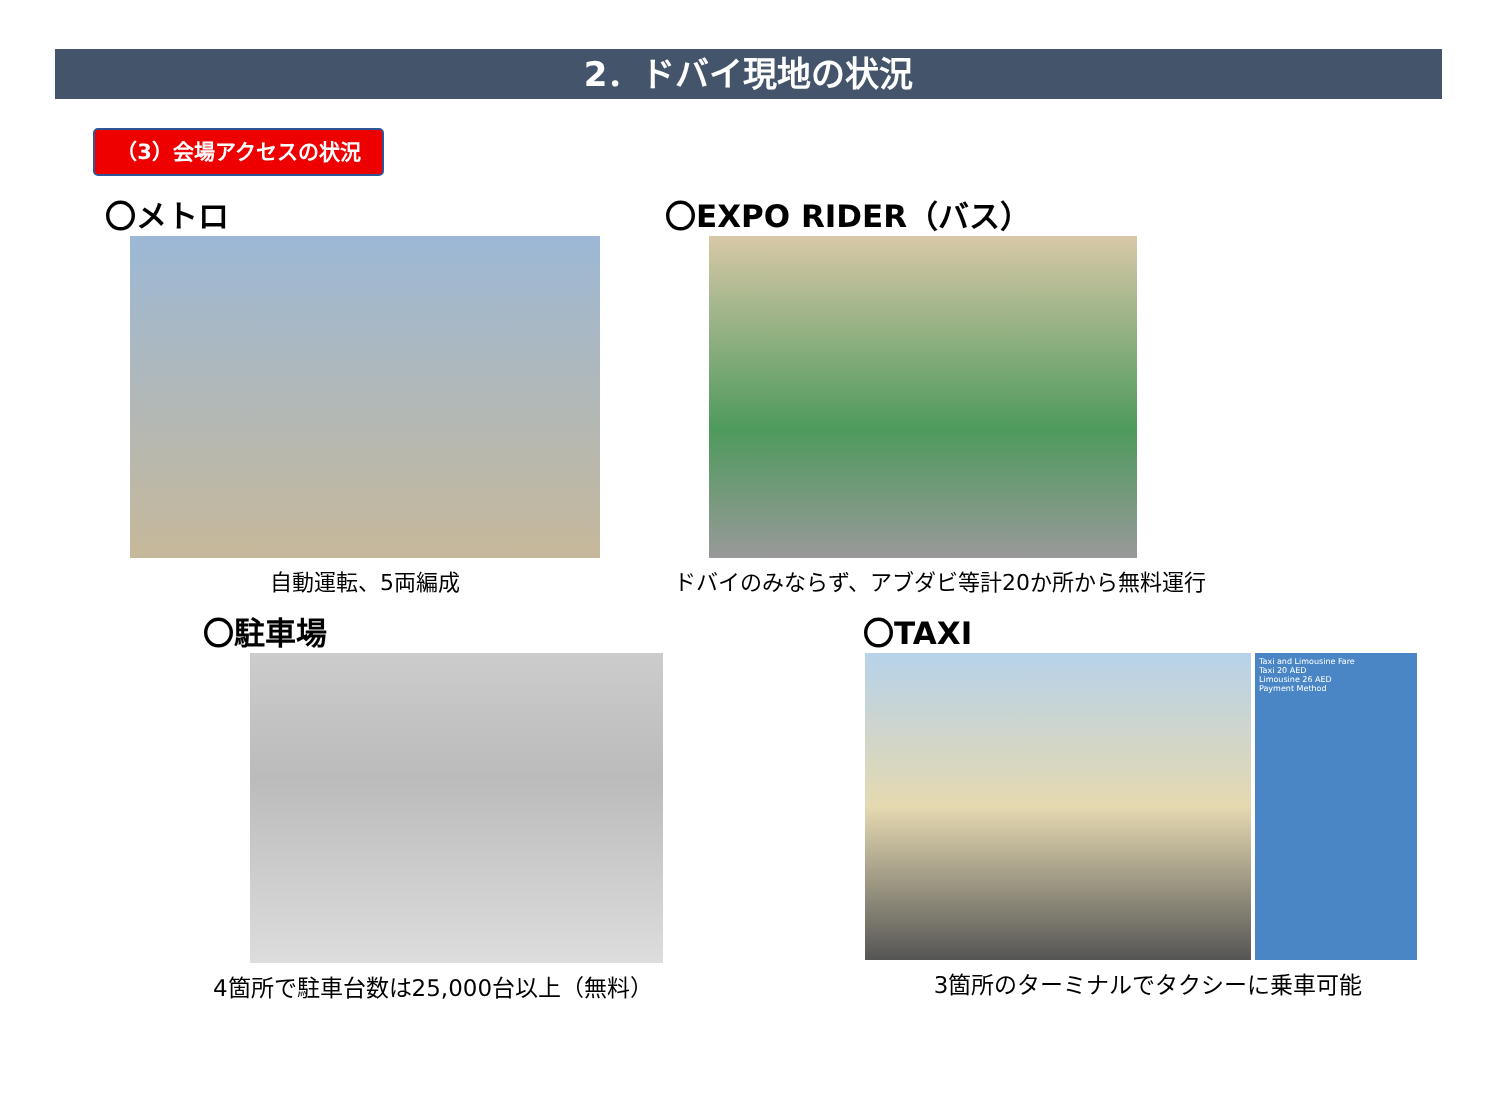2．ドバイ現地の状況
（3）会場アクセスの状況
〇メトロ
自動運転、5両編成
〇EXPO RIDER（バス）
ドバイのみならず、アブダビ等計20か所から無料運行
〇駐車場
4箇所で駐車台数は25,000台以上（無料）
〇TAXI
Taxi and Limousine Fare
Taxi 20 AED
Limousine 26 AED
Payment Method
3箇所のターミナルでタクシーに乗車可能